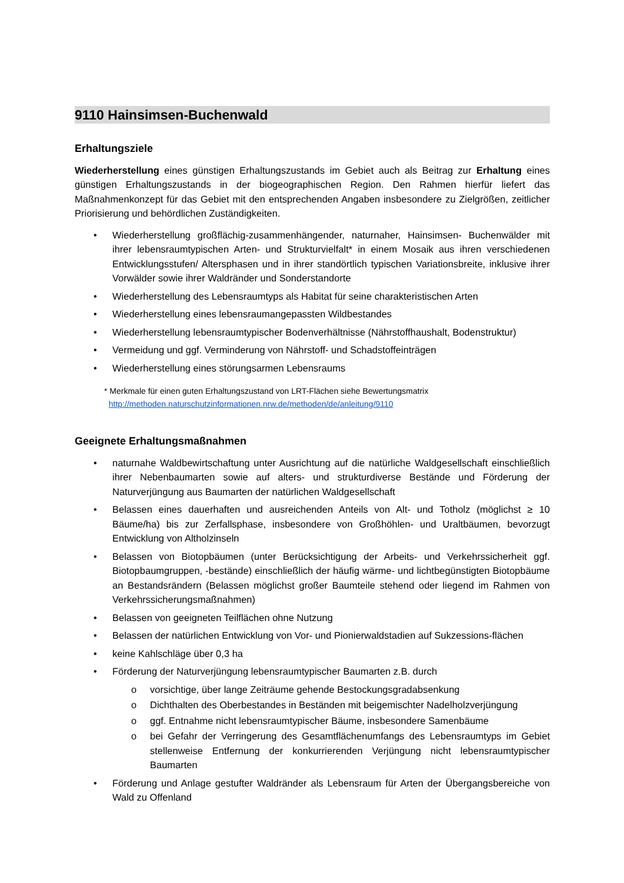9110 Hainsimsen-Buchenwald
Erhaltungsziele
Wiederherstellung eines günstigen Erhaltungszustands im Gebiet auch als Beitrag zur Erhaltung eines günstigen Erhaltungszustands in der biogeographischen Region. Den Rahmen hierfür liefert das Maßnahmenkonzept für das Gebiet mit den entsprechenden Angaben insbesondere zu Zielgrößen, zeitlicher Priorisierung und behördlichen Zuständigkeiten.
• Wiederherstellung großflächig-zusammenhängender, naturnaher, Hainsimsen- Buchenwälder mit ihrer lebensraumtypischen Arten- und Strukturvielfalt* in einem Mosaik aus ihren verschiedenen Entwicklungsstufen/ Altersphasen und in ihrer standörtlich typischen Variationsbreite, inklusive ihrer Vorwälder sowie ihrer Waldränder und Sonderstandorte
• Wiederherstellung des Lebensraumtyps als Habitat für seine charakteristischen Arten
• Wiederherstellung eines lebensraumangepassten Wildbestandes
• Wiederherstellung lebensraumtypischer Bodenverhältnisse (Nährstoffhaushalt, Bodenstruktur)
• Vermeidung und ggf. Verminderung von Nährstoff- und Schadstoffeinträgen
• Wiederherstellung eines störungsarmen Lebensraums
* Merkmale für einen guten Erhaltungszustand von LRT-Flächen siehe Bewertungsmatrix
http://methoden.naturschutzinformationen.nrw.de/methoden/de/anleitung/9110
Geeignete Erhaltungsmaßnahmen
• naturnahe Waldbewirtschaftung unter Ausrichtung auf die natürliche Waldgesellschaft einschließlich ihrer Nebenbaumarten sowie auf alters- und strukturdiverse Bestände und Förderung der Naturverjüngung aus Baumarten der natürlichen Waldgesellschaft
• Belassen eines dauerhaften und ausreichenden Anteils von Alt- und Totholz (möglichst ≥ 10 Bäume/ha) bis zur Zerfallsphase, insbesondere von Großhöhlen- und Uraltbäumen, bevorzugt Entwicklung von Altholzinseln
• Belassen von Biotopbäumen (unter Berücksichtigung der Arbeits- und Verkehrssicherheit ggf. Biotopbaumgruppen, -bestände) einschließlich der häufig wärme- und lichtbegünstigten Biotopbäume an Bestandsrändern (Belassen möglichst großer Baumteile stehend oder liegend im Rahmen von Verkehrssicherungsmaßnahmen)
• Belassen von geeigneten Teilflächen ohne Nutzung
• Belassen der natürlichen Entwicklung von Vor- und Pionierwaldstadien auf Sukzessions-flächen
• keine Kahlschläge über 0,3 ha
• Förderung der Naturverjüngung lebensraumtypischer Baumarten z.B. durch
o vorsichtige, über lange Zeiträume gehende Bestockungsgradabsenkung
o Dichthalten des Oberbestandes in Beständen mit beigemischter Nadelholzverjüngung
o ggf. Entnahme nicht lebensraumtypischer Bäume, insbesondere Samenbäume
o bei Gefahr der Verringerung des Gesamtflächenumfangs des Lebensraumtyps im Gebiet stellenweise Entfernung der konkurrierenden Verjüngung nicht lebensraumtypischer Baumarten
• Förderung und Anlage gestufter Waldränder als Lebensraum für Arten der Übergangsbereiche von Wald zu Offenland